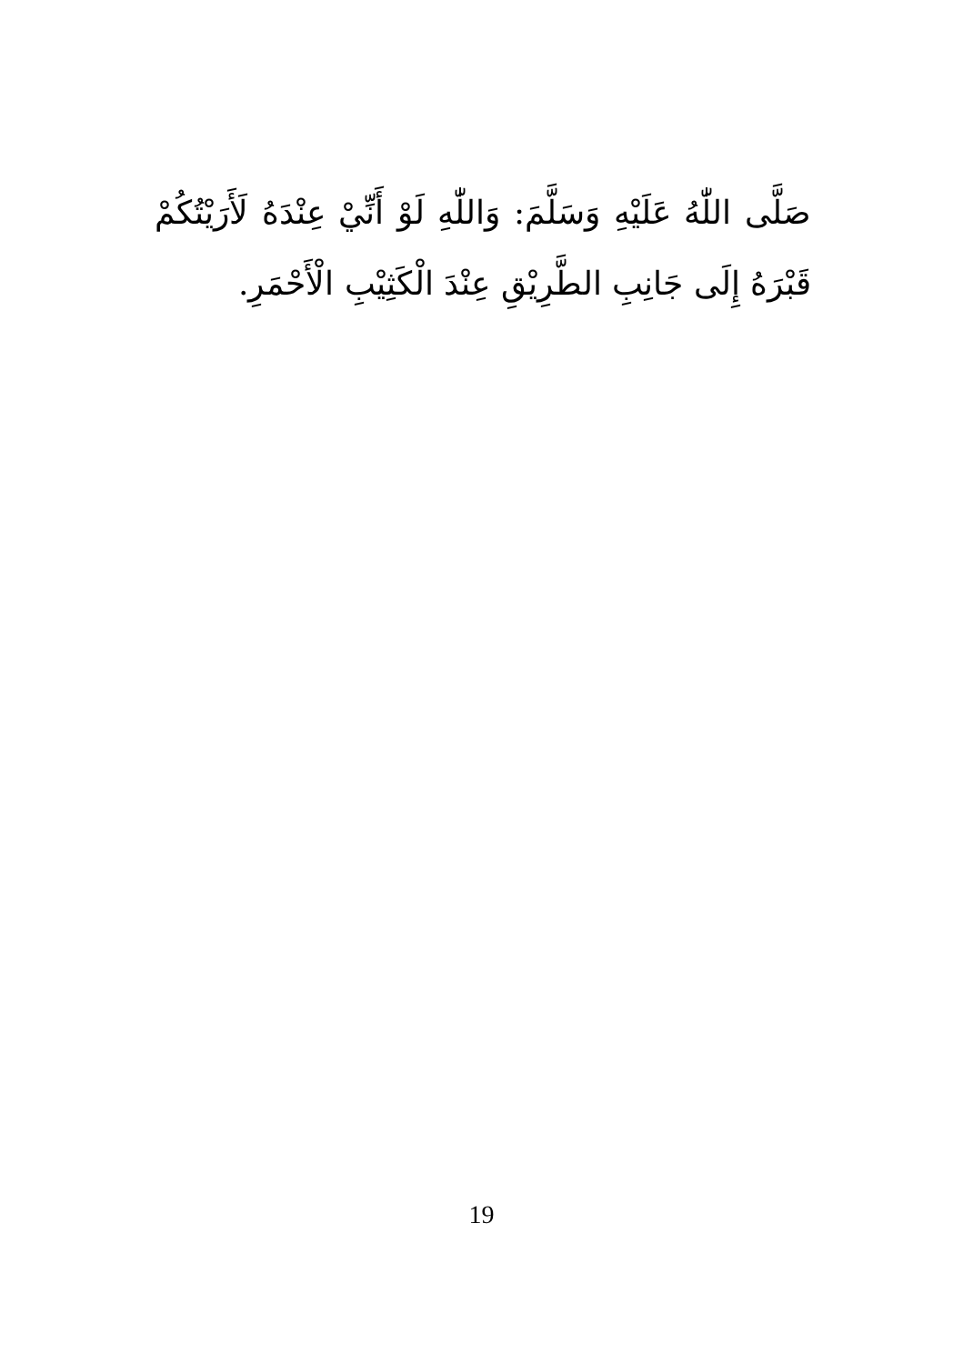صَلَّى اللّٰهُ عَلَيْهِ وَسَلَّمَ: وَاللّٰهِ لَوْ أَنِّيْ عِنْدَهُ لَأَرَيْتُكُمْ قَبْرَهُ إِلَى جَانِبِ الطَّرِيْقِ عِنْدَ الْكَثِيْبِ الْأَحْمَرِ.
19